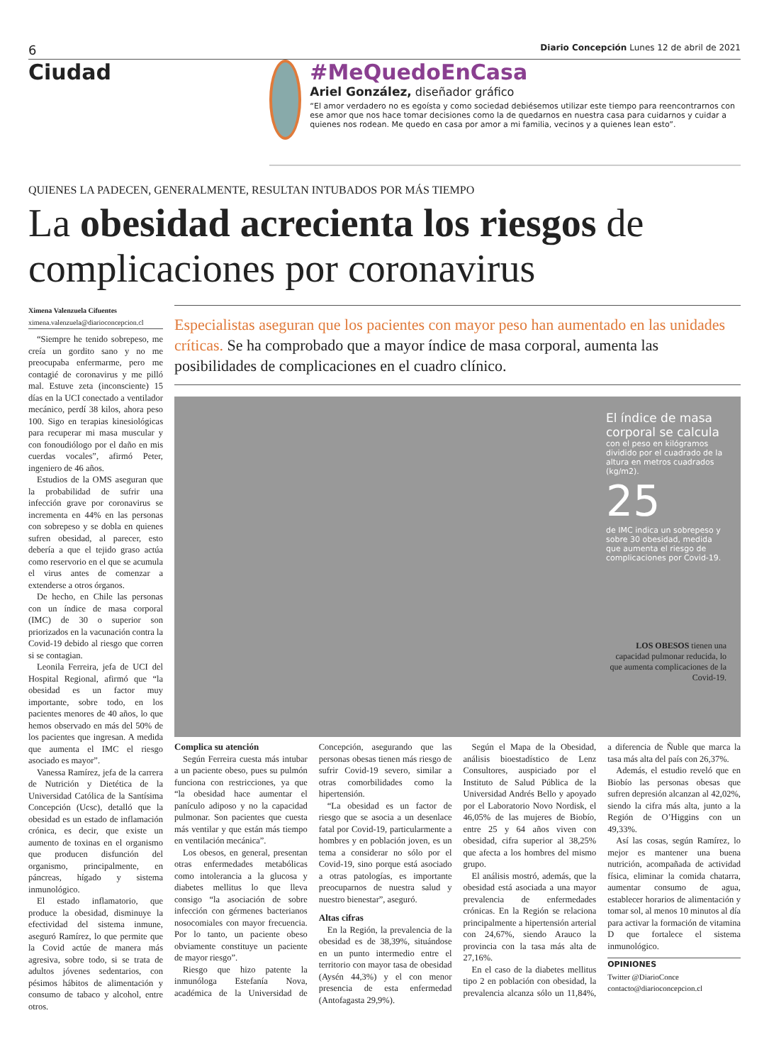6 Diario Concepción Lunes 12 de abril de 2021
Ciudad #MeQuedoEnCasa
Ariel González, diseñador gráfico
“El amor verdadero no es egoísta y como sociedad debiésemos utilizar este tiempo para reencontrarnos con ese amor que nos hace tomar decisiones como la de quedarnos en nuestra casa para cuidarnos y cuidar a quienes nos rodean. Me quedo en casa por amor a mi familia, vecinos y a quienes lean esto”.
QUIENES LA PADECEN, GENERALMENTE, RESULTAN INTUBADOS POR MÁS TIEMPO
La obesidad acrecienta los riesgos de complicaciones por coronavirus
Ximena Valenzuela Cifuentes
ximena.valenzuela@diarioconcepcion.cl
“Siempre he tenido sobrepeso, me creía un gordito sano y no me preocupaba enfermarme, pero me contagié de coronavirus y me pilló mal. Estuve zeta (inconsciente) 15 días en la UCI conectado a ventilador mecánico, perdí 38 kilos, ahora peso 100. Sigo en terapias kinesiológicas para recuperar mi masa muscular y con fonoudiólogo por el daño en mis cuerdas vocales”, afirmó Peter, ingeniero de 46 años.
Estudios de la OMS aseguran que la probabilidad de sufrir una infección grave por coronavirus se incrementa en 44% en las personas con sobrepeso y se dobla en quienes sufren obesidad, al parecer, esto debería a que el tejido graso actúa como reservorio en el que se acumula el virus antes de comenzar a extenderse a otros órganos.
De hecho, en Chile las personas con un índice de masa corporal (IMC) de 30 o superior son priorizados en la vacunación contra la Covid-19 debido al riesgo que corren si se contagian.
Leonila Ferreira, jefa de UCI del Hospital Regional, afirmó que “la obesidad es un factor muy importante, sobre todo, en los pacientes menores de 40 años, lo que hemos observado en más del 50% de los pacientes que ingresan. A medida que aumenta el IMC el riesgo asociado es mayor”.
Vanessa Ramírez, jefa de la carrera de Nutrición y Dietética de la Universidad Católica de la Santísima Concepción (Ucsc), detalló que la obesidad es un estado de inflamación crónica, es decir, que existe un aumento de toxinas en el organismo que producen disfunción del organismo, principalmente, en páncreas, hígado y sistema inmunológico.
El estado inflamatorio, que produce la obesidad, disminuye la efectividad del sistema inmune, aseguró Ramírez, lo que permite que la Covid actúe de manera más agresiva, sobre todo, si se trata de adultos jóvenes sedentarios, con pésimos hábitos de alimentación y consumo de tabaco y alcohol, entre otros.
Especialistas aseguran que los pacientes con mayor peso han aumentado en las unidades críticas. Se ha comprobado que a mayor índice de masa corporal, aumenta las posibilidades de complicaciones en el cuadro clínico.
El índice de masa corporal se calcula
con el peso en kilógramos dividido por el cuadrado de la altura en metros cuadrados (kg/m2).
25
de IMC indica un sobrepeso y sobre 30 obesidad, medida que aumenta el riesgo de complicaciones por Covid-19.
LOS OBESOS tienen una capacidad pulmonar reducida, lo que aumenta complicaciones de la Covid-19.
Complica su atención
Según Ferreira cuesta más intubar a un paciente obeso, pues su pulmón funciona con restricciones, ya que “la obesidad hace aumentar el panículo adiposo y no la capacidad pulmonar. Son pacientes que cuesta más ventilar y que están más tiempo en ventilación mecánica”.
Los obesos, en general, presentan otras enfermedades metabólicas como intolerancia a la glucosa y diabetes mellitus lo que lleva consigo “la asociación de sobre infección con gérmenes bacterianos nosocomiales con mayor frecuencia. Por lo tanto, un paciente obeso obviamente constituye un paciente de mayor riesgo”.
Riesgo que hizo patente la inmunóloga Estefanía Nova, académica de la Universidad de Concepción, asegurando que las personas obesas tienen más riesgo de sufrir Covid-19 severo, similar a otras comorbilidades como la hipertensión.
“La obesidad es un factor de riesgo que se asocia a un desenlace fatal por Covid-19, particularmente a hombres y en población joven, es un tema a considerar no sólo por el Covid-19, sino porque está asociado a otras patologías, es importante preocuparnos de nuestra salud y nuestro bienestar”, aseguró.
Altas cifras
En la Región, la prevalencia de la obesidad es de 38,39%, situándose en un punto intermedio entre el territorio con mayor tasa de obesidad (Aysén 44,3%) y el con menor presencia de esta enfermedad (Antofagasta 29,9%).
Según el Mapa de la Obesidad, análisis bioestadístico de Lenz Consultores, auspiciado por el Instituto de Salud Pública de la Universidad Andrés Bello y apoyado por el Laboratorio Novo Nordisk, el 46,05% de las mujeres de Biobío, entre 25 y 64 años viven con obesidad, cifra superior al 38,25% que afecta a los hombres del mismo grupo.
El análisis mostró, además, que la obesidad está asociada a una mayor prevalencia de enfermedades crónicas. En la Región se relaciona principalmente a hipertensión arterial con 24,67%, siendo Arauco la provincia con la tasa más alta de 27,16%.
En el caso de la diabetes mellitus tipo 2 en población con obesidad, la prevalencia alcanza sólo un 11,84%, a diferencia de Ñuble que marca la tasa más alta del país con 26,37%.
Además, el estudio reveló que en Biobío las personas obesas que sufren depresión alcanzan al 42,02%, siendo la cifra más alta, junto a la Región de O’Higgins con un 49,33%.
Así las cosas, según Ramírez, lo mejor es mantener una buena nutrición, acompañada de actividad física, eliminar la comida chatarra, aumentar consumo de agua, establecer horarios de alimentación y tomar sol, al menos 10 minutos al día para activar la formación de vitamina D que fortalece el sistema inmunológico.
OPINIONES
Twitter @DiarioConce
contacto@diarioconcepcion.cl